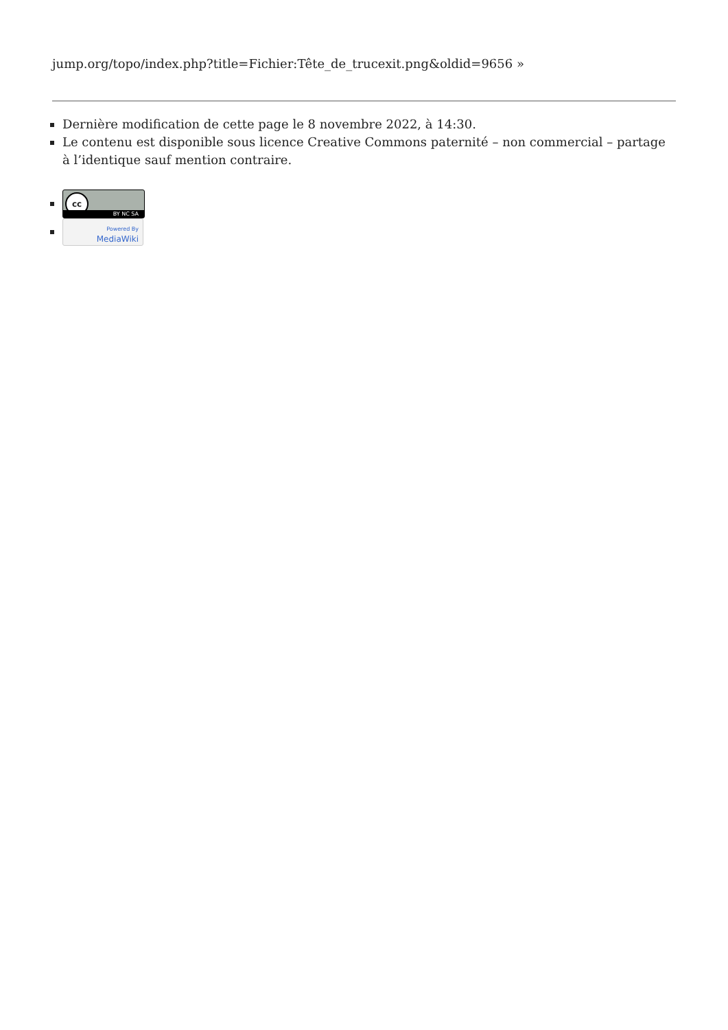jump.org/topo/index.php?title=Fichier:Tête_de_trucexit.png&oldid=9656 »
Dernière modification de cette page le 8 novembre 2022, à 14:30.
Le contenu est disponible sous licence Creative Commons paternité – non commercial – partage à l’identique sauf mention contraire.
cc BY NC SA
Powered By
MediaWiki